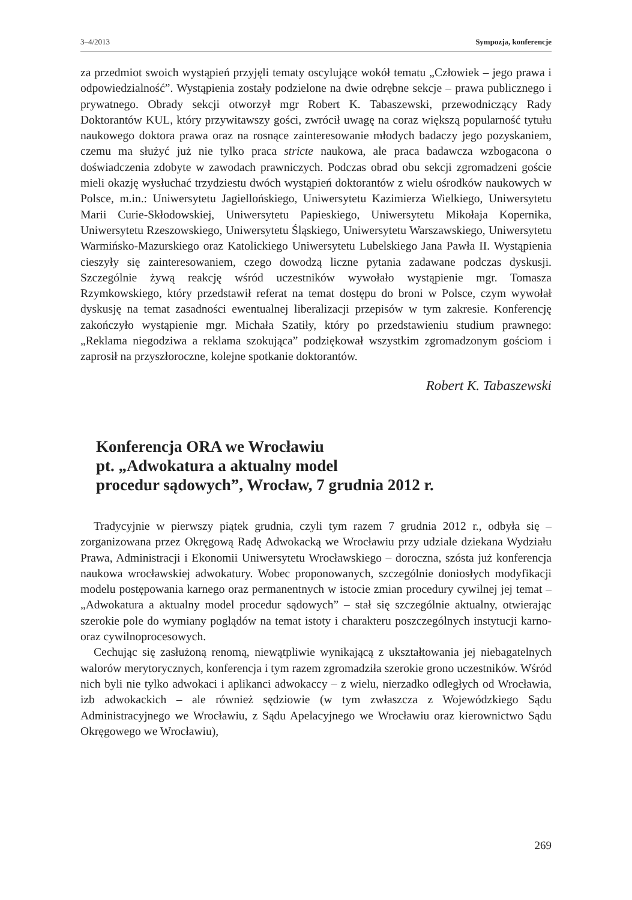3–4/2013 Sympozja, konferencje
za przedmiot swoich wystąpień przyjęli tematy oscylujące wokół tematu „Człowiek – jego prawa i odpowiedzialność”. Wystąpienia zostały podzielone na dwie odrębne sekcje – prawa publicznego i prywatnego. Obrady sekcji otworzył mgr Robert K. Tabaszewski, przewodniczący Rady Doktorantów KUL, który przywitawszy gości, zwrócił uwagę na coraz większą popularność tytułu naukowego doktora prawa oraz na rosnące zainteresowanie młodych badaczy jego pozyskaniem, czemu ma służyć już nie tylko praca stricte naukowa, ale praca badawcza wzbogacona o doświadczenia zdobyte w zawodach prawniczych. Podczas obrad obu sekcji zgromadzeni goście mieli okazję wysłuchać trzydziestu dwóch wystąpień doktorantów z wielu ośrodków naukowych w Polsce, m.in.: Uniwersytetu Jagiellońskiego, Uniwersytetu Kazimierza Wielkiego, Uniwersytetu Marii Curie-Skłodowskiej, Uniwersytetu Papieskiego, Uniwersytetu Mikołaja Kopernika, Uniwersytetu Rzeszowskiego, Uniwersytetu Śląskiego, Uniwersytetu Warszawskiego, Uniwersytetu Warmińsko-Mazurskiego oraz Katolickiego Uniwersytetu Lubelskiego Jana Pawła II. Wystąpienia cieszyły się zainteresowaniem, czego dowodzą liczne pytania zadawane podczas dyskusji. Szczególnie żywą reakcję wśród uczestników wywołało wystąpienie mgr. Tomasza Rzymkowskiego, który przedstawił referat na temat dostępu do broni w Polsce, czym wywołał dyskusję na temat zasadności ewentualnej liberalizacji przepisów w tym zakresie. Konferencję zakończyło wystąpienie mgr. Michała Szatiły, który po przedstawieniu studium prawnego: „Reklama niegodziwa a reklama szokująca” podziękował wszystkim zgromadzonym gościom i zaprosił na przyszłoroczne, kolejne spotkanie doktorantów.
Robert K. Tabaszewski
Konferencja ORA we Wrocławiu
pt. „Adwokatura a aktualny model
procedur sądowych”, Wrocław, 7 grudnia 2012 r.
Tradycyjnie w pierwszy piątek grudnia, czyli tym razem 7 grudnia 2012 r., odbyła się – zorganizowana przez Okręgową Radę Adwokacką we Wrocławiu przy udziale dziekana Wydziału Prawa, Administracji i Ekonomii Uniwersytetu Wrocławskiego – doroczna, szósta już konferencja naukowa wrocławskiej adwokatury. Wobec proponowanych, szczególnie doniosłych modyfikacji modelu postępowania karnego oraz permanentnych w istocie zmian procedury cywilnej jej temat – „Adwokatura a aktualny model procedur sądowych” – stał się szczególnie aktualny, otwierając szerokie pole do wymiany poglądów na temat istoty i charakteru poszczególnych instytucji karno- oraz cywilnoprocesowych.
Cechując się zasłużoną renomą, niewątpliwie wynikającą z ukształtowania jej niebagatelnych walorów merytorycznych, konferencja i tym razem zgromadziła szerokie grono uczestników. Wśród nich byli nie tylko adwokaci i aplikanci adwokaccy – z wielu, nierzadko odległych od Wrocławia, izb adwokackich – ale również sędziowie (w tym zwłaszcza z Wojewódzkiego Sądu Administracyjnego we Wrocławiu, z Sądu Apelacyjnego we Wrocławiu oraz kierownictwo Sądu Okręgowego we Wrocławiu),
269